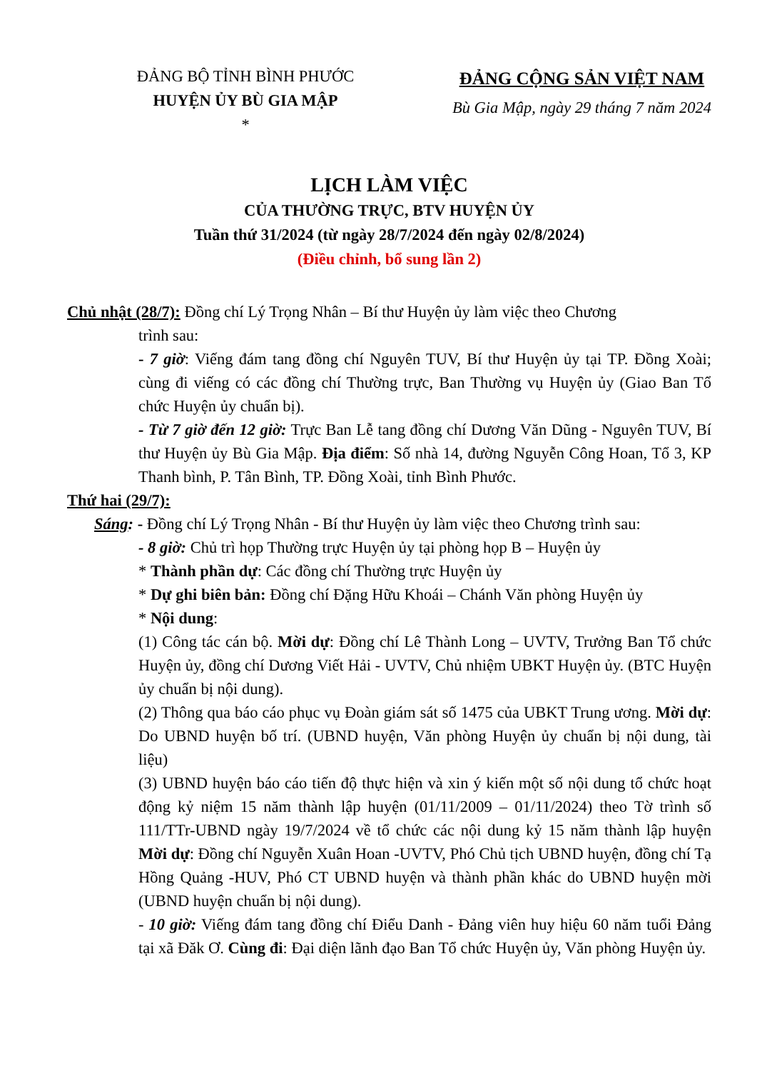ĐẢNG BỘ TỈNH BÌNH PHƯỚC
HUYỆN ỦY BÙ GIA MẬP
*
ĐẢNG CỘNG SẢN VIỆT NAM
Bù Gia Mập, ngày 29 tháng 7 năm 2024
LỊCH LÀM VIỆC
CỦA THƯỜNG TRỰC, BTV HUYỆN ỦY
Tuần thứ 31/2024 (từ ngày 28/7/2024 đến ngày 02/8/2024)
(Điều chỉnh, bổ sung lần 2)
Chủ nhật (28/7): Đồng chí Lý Trọng Nhân – Bí thư Huyện ủy làm việc theo Chương
trình sau:
- 7 giờ: Viếng đám tang đồng chí Nguyên TUV, Bí thư Huyện ủy tại TP. Đồng Xoài; cùng đi viếng có các đồng chí Thường trực, Ban Thường vụ Huyện ủy (Giao Ban Tổ chức Huyện ủy chuẩn bị).
- Từ 7 giờ đến 12 giờ: Trực Ban Lễ tang đồng chí Dương Văn Dũng - Nguyên TUV, Bí thư Huyện ủy Bù Gia Mập. Địa điểm: Số nhà 14, đường Nguyễn Công Hoan, Tổ 3, KP Thanh bình, P. Tân Bình, TP. Đồng Xoài, tỉnh Bình Phước.
Thứ hai (29/7):
Sáng: - Đồng chí Lý Trọng Nhân - Bí thư Huyện ủy làm việc theo Chương trình sau:
- 8 giờ: Chủ trì họp Thường trực Huyện ủy tại phòng họp B – Huyện ủy
* Thành phần dự: Các đồng chí Thường trực Huyện ủy
* Dự ghi biên bản: Đồng chí Đặng Hữu Khoái – Chánh Văn phòng Huyện ủy
* Nội dung:
(1) Công tác cán bộ. Mời dự: Đồng chí Lê Thành Long – UVTV, Trưởng Ban Tổ chức Huyện ủy, đồng chí Dương Viết Hải - UVTV, Chủ nhiệm UBKT Huyện ủy. (BTC Huyện ủy chuẩn bị nội dung).
(2) Thông qua báo cáo phục vụ Đoàn giám sát số 1475 của UBKT Trung ương. Mời dự: Do UBND huyện bố trí. (UBND huyện, Văn phòng Huyện ủy chuẩn bị nội dung, tài liệu)
(3) UBND huyện báo cáo tiến độ thực hiện và xin ý kiến một số nội dung tổ chức hoạt động kỷ niệm 15 năm thành lập huyện (01/11/2009 – 01/11/2024) theo Tờ trình số 111/TTr-UBND ngày 19/7/2024 về tổ chức các nội dung kỷ 15 năm thành lập huyện Mời dự: Đồng chí Nguyễn Xuân Hoan -UVTV, Phó Chủ tịch UBND huyện, đồng chí Tạ Hồng Quảng -HUV, Phó CT UBND huyện và thành phần khác do UBND huyện mời (UBND huyện chuẩn bị nội dung).
- 10 giờ: Viếng đám tang đồng chí Điểu Danh - Đảng viên huy hiệu 60 năm tuổi Đảng tại xã Đăk Ơ. Cùng đi: Đại diện lãnh đạo Ban Tổ chức Huyện ủy, Văn phòng Huyện ủy.